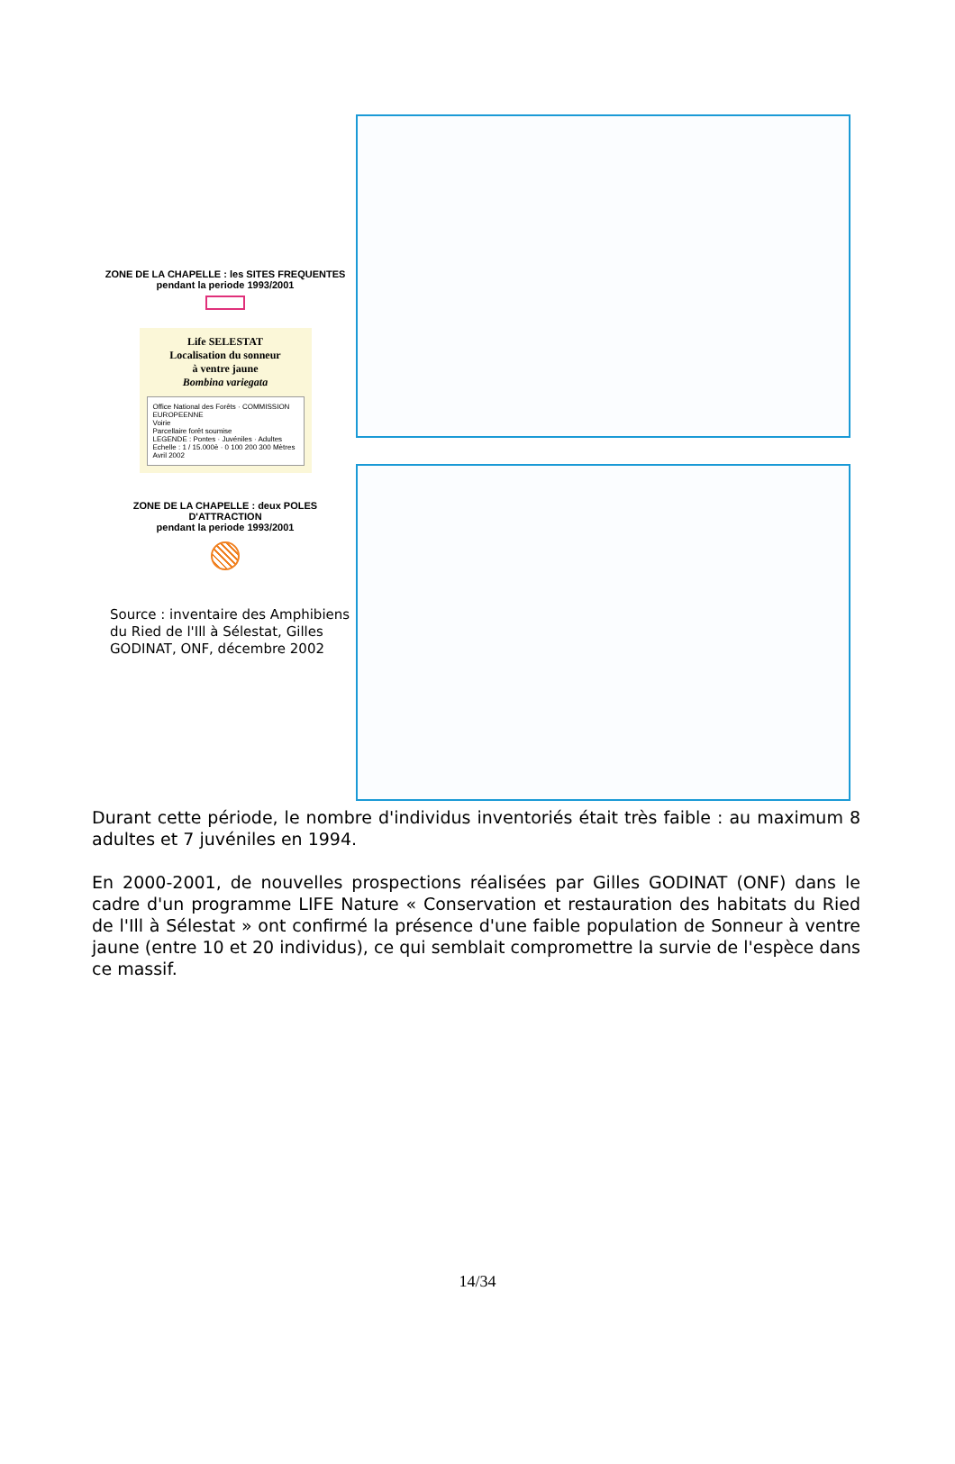ZONE DE LA CHAPELLE : les SITES FREQUENTES
pendant la periode 1993/2001
Life SELESTAT
Localisation du sonneur
à ventre jaune
Bombina variegata
Office National des Forêts · COMMISSION EUROPEENNE
Voirie
Parcellaire forêt soumise
LEGENDE : Pontes · Juvéniles · Adultes
Echelle : 1 / 15.000è · 0 100 200 300 Mètres
Avril 2002
ZONE DE LA CHAPELLE : deux POLES
D'ATTRACTION
pendant la periode 1993/2001
Source : inventaire des Amphibiens du Ried de l'Ill à Sélestat, Gilles GODINAT, ONF, décembre 2002
Durant cette période, le nombre d'individus inventoriés était très faible : au maximum 8 adultes et 7 juvéniles en 1994.
En 2000-2001, de nouvelles prospections réalisées par Gilles GODINAT (ONF) dans le cadre d'un programme LIFE Nature « Conservation et restauration des habitats du Ried de l'Ill à Sélestat » ont confirmé la présence d'une faible population de Sonneur à ventre jaune (entre 10 et 20 individus), ce qui semblait compromettre la survie de l'espèce dans ce massif.
14/34